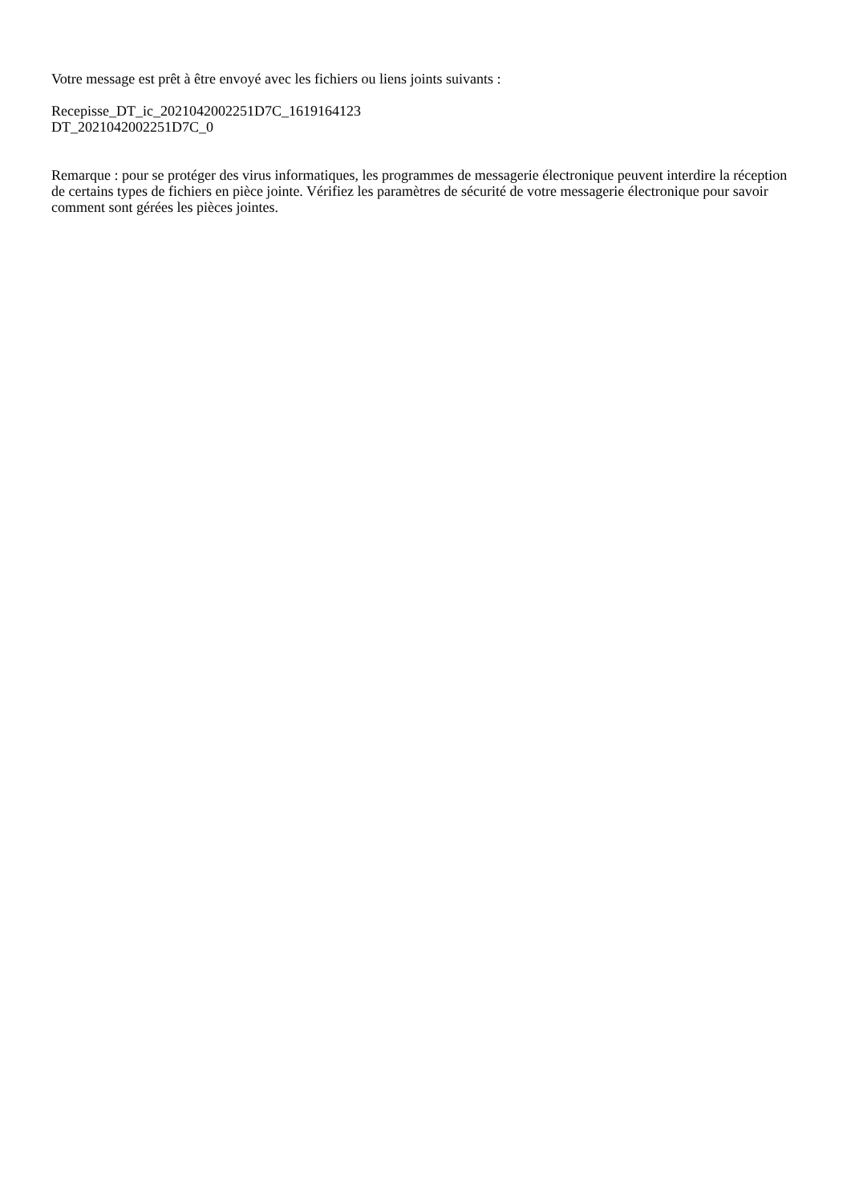Votre message est prêt à être envoyé avec les fichiers ou liens joints suivants :
Recepisse_DT_ic_2021042002251D7C_1619164123
DT_2021042002251D7C_0
Remarque : pour se protéger des virus informatiques, les programmes de messagerie électronique peuvent interdire la réception de certains types de fichiers en pièce jointe. Vérifiez les paramètres de sécurité de votre messagerie électronique pour savoir comment sont gérées les pièces jointes.